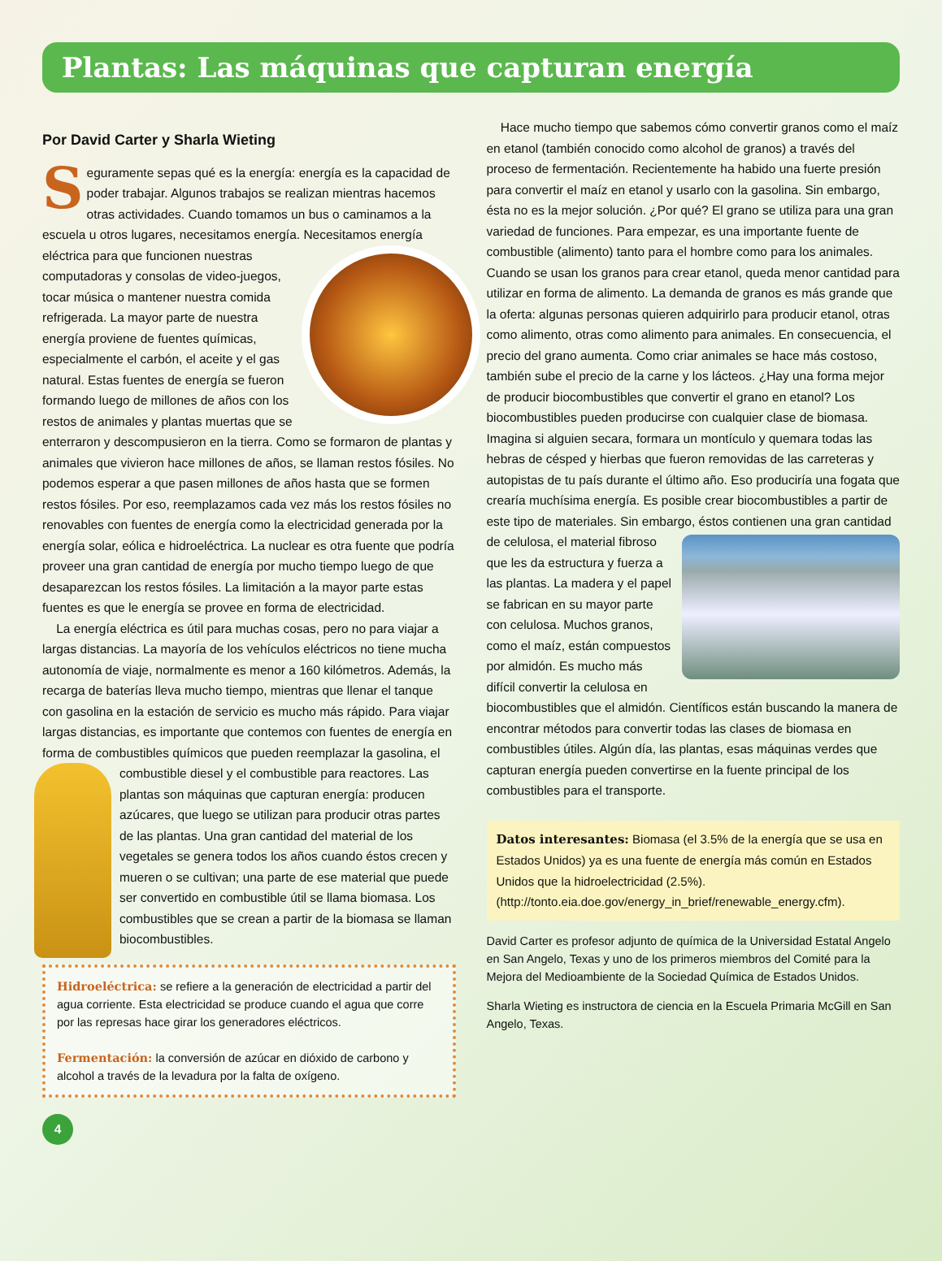Plantas: Las máquinas que capturan energía
Por David Carter y Sharla Wieting
Seguramente sepas qué es la energía: energía es la capacidad de poder trabajar. Algunos trabajos se realizan mientras hacemos otras actividades. Cuando tomamos un bus o caminamos a la escuela u otros lugares, necesitamos energía. Necesitamos energía eléctrica para que funcionen nuestras computadoras y consolas de video-juegos, tocar música o mantener nuestra comida refrigerada. La mayor parte de nuestra energía proviene de fuentes químicas, especialmente el carbón, el aceite y el gas natural. Estas fuentes de energía se fueron formando luego de millones de años con los restos de animales y plantas muertas que se enterraron y descompusieron en la tierra. Como se formaron de plantas y animales que vivieron hace millones de años, se llaman restos fósiles. No podemos esperar a que pasen millones de años hasta que se formen restos fósiles. Por eso, reemplazamos cada vez más los restos fósiles no renovables con fuentes de energía como la electricidad generada por la energía solar, eólica e hidroeléctrica. La nuclear es otra fuente que podría proveer una gran cantidad de energía por mucho tiempo luego de que desaparezcan los restos fósiles. La limitación a la mayor parte estas fuentes es que le energía se provee en forma de electricidad.
La energía eléctrica es útil para muchas cosas, pero no para viajar a largas distancias. La mayoría de los vehículos eléctricos no tiene mucha autonomía de viaje, normalmente es menor a 160 kilómetros. Además, la recarga de baterías lleva mucho tiempo, mientras que llenar el tanque con gasolina en la estación de servicio es mucho más rápido. Para viajar largas distancias, es importante que contemos con fuentes de energía en forma de combustibles químicos que pueden reemplazar la gasolina, el combustible diesel y el combustible para reactores. Las plantas son máquinas que capturan energía: producen azúcares, que luego se utilizan para producir otras partes de las plantas. Una gran cantidad del material de los vegetales se genera todos los años cuando éstos crecen y mueren o se cultivan; una parte de ese material que puede ser convertido en combustible útil se llama biomasa. Los combustibles que se crean a partir de la biomasa se llaman biocombustibles.
Hidroeléctrica: se refiere a la generación de electricidad a partir del agua corriente. Esta electricidad se produce cuando el agua que corre por las represas hace girar los generadores eléctricos.
Fermentación: la conversión de azúcar en dióxido de carbono y alcohol a través de la levadura por la falta de oxígeno.
Hace mucho tiempo que sabemos cómo convertir granos como el maíz en etanol (también conocido como alcohol de granos) a través del proceso de fermentación. Recientemente ha habido una fuerte presión para convertir el maíz en etanol y usarlo con la gasolina. Sin embargo, ésta no es la mejor solución. ¿Por qué? El grano se utiliza para una gran variedad de funciones. Para empezar, es una importante fuente de combustible (alimento) tanto para el hombre como para los animales. Cuando se usan los granos para crear etanol, queda menor cantidad para utilizar en forma de alimento. La demanda de granos es más grande que la oferta: algunas personas quieren adquirirlo para producir etanol, otras como alimento, otras como alimento para animales. En consecuencia, el precio del grano aumenta. Como criar animales se hace más costoso, también sube el precio de la carne y los lácteos. ¿Hay una forma mejor de producir biocombustibles que convertir el grano en etanol? Los biocombustibles pueden producirse con cualquier clase de biomasa. Imagina si alguien secara, formara un montículo y quemara todas las hebras de césped y hierbas que fueron removidas de las carreteras y autopistas de tu país durante el último año. Eso produciría una fogata que crearía muchísima energía. Es posible crear biocombustibles a partir de este tipo de materiales. Sin embargo, éstos contienen una gran cantidad de celulosa, el material fibroso que les da estructura y fuerza a las plantas. La madera y el papel se fabrican en su mayor parte con celulosa. Muchos granos, como el maíz, están compuestos por almidón. Es mucho más difícil convertir la celulosa en biocombustibles que el almidón. Científicos están buscando la manera de encontrar métodos para convertir todas las clases de biomasa en combustibles útiles. Algún día, las plantas, esas máquinas verdes que capturan energía pueden convertirse en la fuente principal de los combustibles para el transporte.
Datos interesantes: Biomasa (el 3.5% de la energía que se usa en Estados Unidos) ya es una fuente de energía más común en Estados Unidos que la hidroelectricidad (2.5%). (http://tonto.eia.doe.gov/energy_in_brief/renewable_energy.cfm).
David Carter es profesor adjunto de química de la Universidad Estatal Angelo en San Angelo, Texas y uno de los primeros miembros del Comité para la Mejora del Medioambiente de la Sociedad Química de Estados Unidos.
Sharla Wieting es instructora de ciencia en la Escuela Primaria McGill en San Angelo, Texas.
4